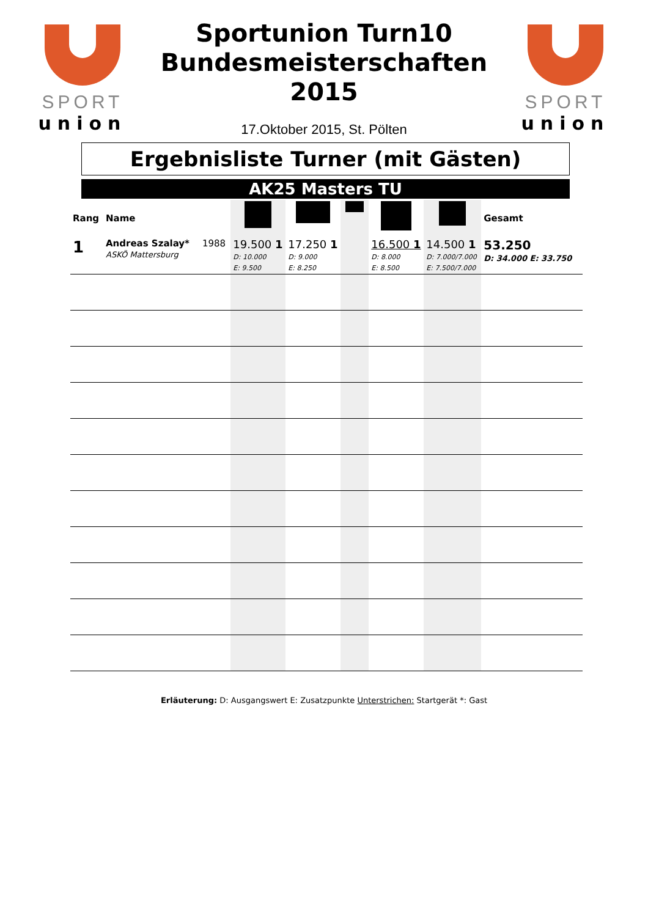SPORT
union
Sportunion Turn10
Bundesmeisterschaften
2015
17.Oktober 2015, St. Pölten
SPORT
union
Ergebnisliste Turner (mit Gästen)
AK25 Masters TU
| Rang | Name | | | | | | | Gesamt |
| --- | --- | --- | --- | --- | --- | --- | --- | --- |
| 1 | Andreas Szalay* ASKÖ Mattersburg | 1988 | 19.500 1 D: 10.000 E: 9.500 | 17.250 1 D: 9.000 E: 8.250 | | 16.500 1 D: 8.000 E: 8.500 | 14.500 1 D: 7.000/7.000 E: 7.500/7.000 | 53.250 D: 34.000 E: 33.750 |
Erläuterung: D: Ausgangswert E: Zusatzpunkte Unterstrichen: Startgerät *: Gast